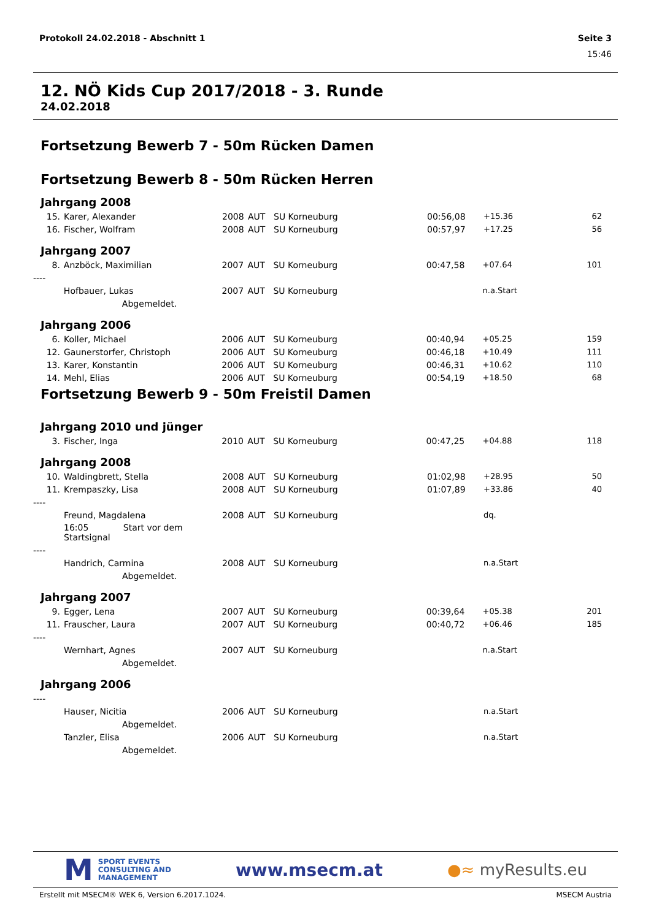Protokoll 24.02.2018 - Abschnitt 1 Seite 3
15:46
12. NÖ Kids Cup 2017/2018 - 3. Runde
24.02.2018
Fortsetzung Bewerb 7 - 50m Rücken Damen
Fortsetzung Bewerb 8 - 50m Rücken Herren
Jahrgang 2008
| 15. | Karer, Alexander | 2008 | AUT | SU Korneuburg | 00:56,08 | +15.36 | 62 |
| 16. | Fischer, Wolfram | 2008 | AUT | SU Korneuburg | 00:57,97 | +17.25 | 56 |
Jahrgang 2007
| 8. | Anzböck, Maximilian | 2007 | AUT | SU Korneuburg | 00:47,58 | +07.64 | 101 |
| ---- | | | | | | | |
| | Hofbauer, Lukas | 2007 | AUT | SU Korneuburg | | n.a.Start | |
| | Abgemeldet. | | | | | | |
Jahrgang 2006
| 6. | Koller, Michael | 2006 | AUT | SU Korneuburg | 00:40,94 | +05.25 | 159 |
| 12. | Gaunerstorfer, Christoph | 2006 | AUT | SU Korneuburg | 00:46,18 | +10.49 | 111 |
| 13. | Karer, Konstantin | 2006 | AUT | SU Korneuburg | 00:46,31 | +10.62 | 110 |
| 14. | Mehl, Elias | 2006 | AUT | SU Korneuburg | 00:54,19 | +18.50 | 68 |
Fortsetzung Bewerb 9 - 50m Freistil Damen
Jahrgang 2010 und jünger
| 3. | Fischer, Inga | 2010 | AUT | SU Korneuburg | 00:47,25 | +04.88 | 118 |
Jahrgang 2008
| 10. | Waldingbrett, Stella | 2008 | AUT | SU Korneuburg | 01:02,98 | +28.95 | 50 |
| 11. | Krempaszky, Lisa | 2008 | AUT | SU Korneuburg | 01:07,89 | +33.86 | 40 |
| ---- | | | | | | | |
| | Freund, Magdalena | 2008 | AUT | SU Korneuburg | | dq. | |
| | 16:05 Start vor dem Startsignal | | | | | | |
| ---- | | | | | | | |
| | Handrich, Carmina | 2008 | AUT | SU Korneuburg | | n.a.Start | |
| | Abgemeldet. | | | | | | |
Jahrgang 2007
| 9. | Egger, Lena | 2007 | AUT | SU Korneuburg | 00:39,64 | +05.38 | 201 |
| 11. | Frauscher, Laura | 2007 | AUT | SU Korneuburg | 00:40,72 | +06.46 | 185 |
| ---- | | | | | | | |
| | Wernhart, Agnes | 2007 | AUT | SU Korneuburg | | n.a.Start | |
| | Abgemeldet. | | | | | | |
Jahrgang 2006
| ---- | | | | | | | |
| | Hauser, Nicitia | 2006 | AUT | SU Korneuburg | | n.a.Start | |
| | Abgemeldet. | | | | | | |
| | Tanzler, Elisa | 2006 | AUT | SU Korneuburg | | n.a.Start | |
| | Abgemeldet. | | | | | | |
M SPORT EVENTS
CONSULTING AND
MANAGEMENT
www.msecm.at ●≈ myResults.eu
Erstellt mit MSECM® WEK 6, Version 6.2017.1024. MSECM Austria